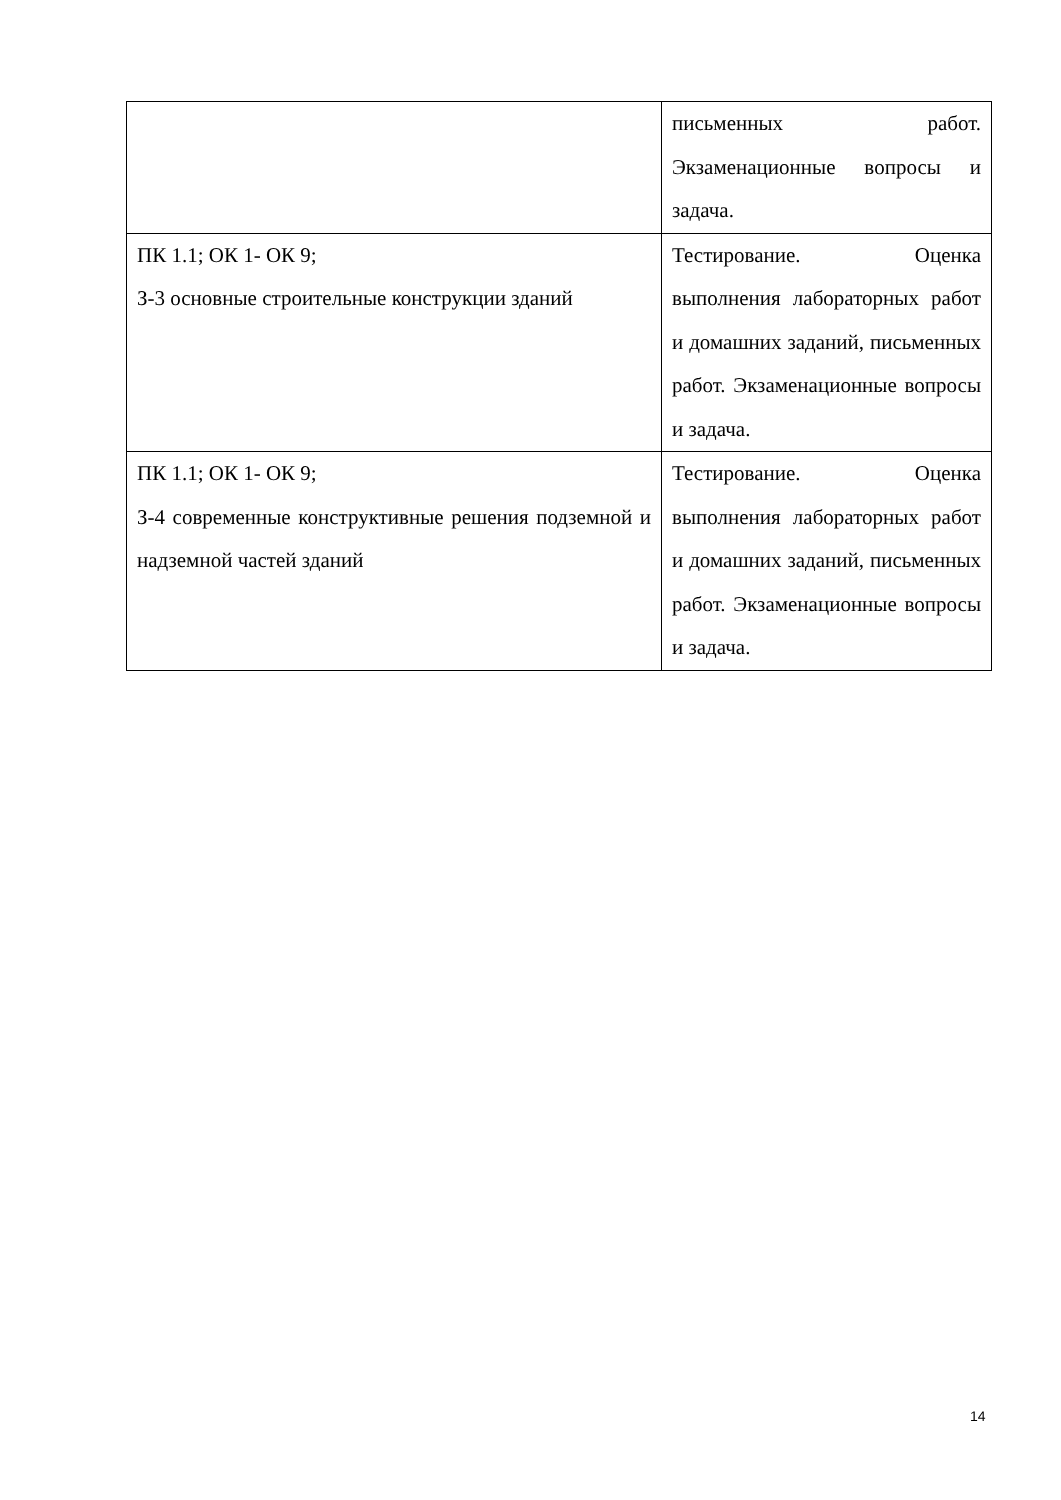| | письменных работ. Экзаменационные вопросы и задача. |
| ПК 1.1; ОК 1- ОК 9; З-3 основные строительные конструкции зданий | Тестирование. Оценка выполнения лабораторных работ и домашних заданий, письменных работ. Экзаменационные вопросы и задача. |
| ПК 1.1; ОК 1- ОК 9; З-4 современные конструктивные решения подземной и надземной частей зданий | Тестирование. Оценка выполнения лабораторных работ и домашних заданий, письменных работ. Экзаменационные вопросы и задача. |
14